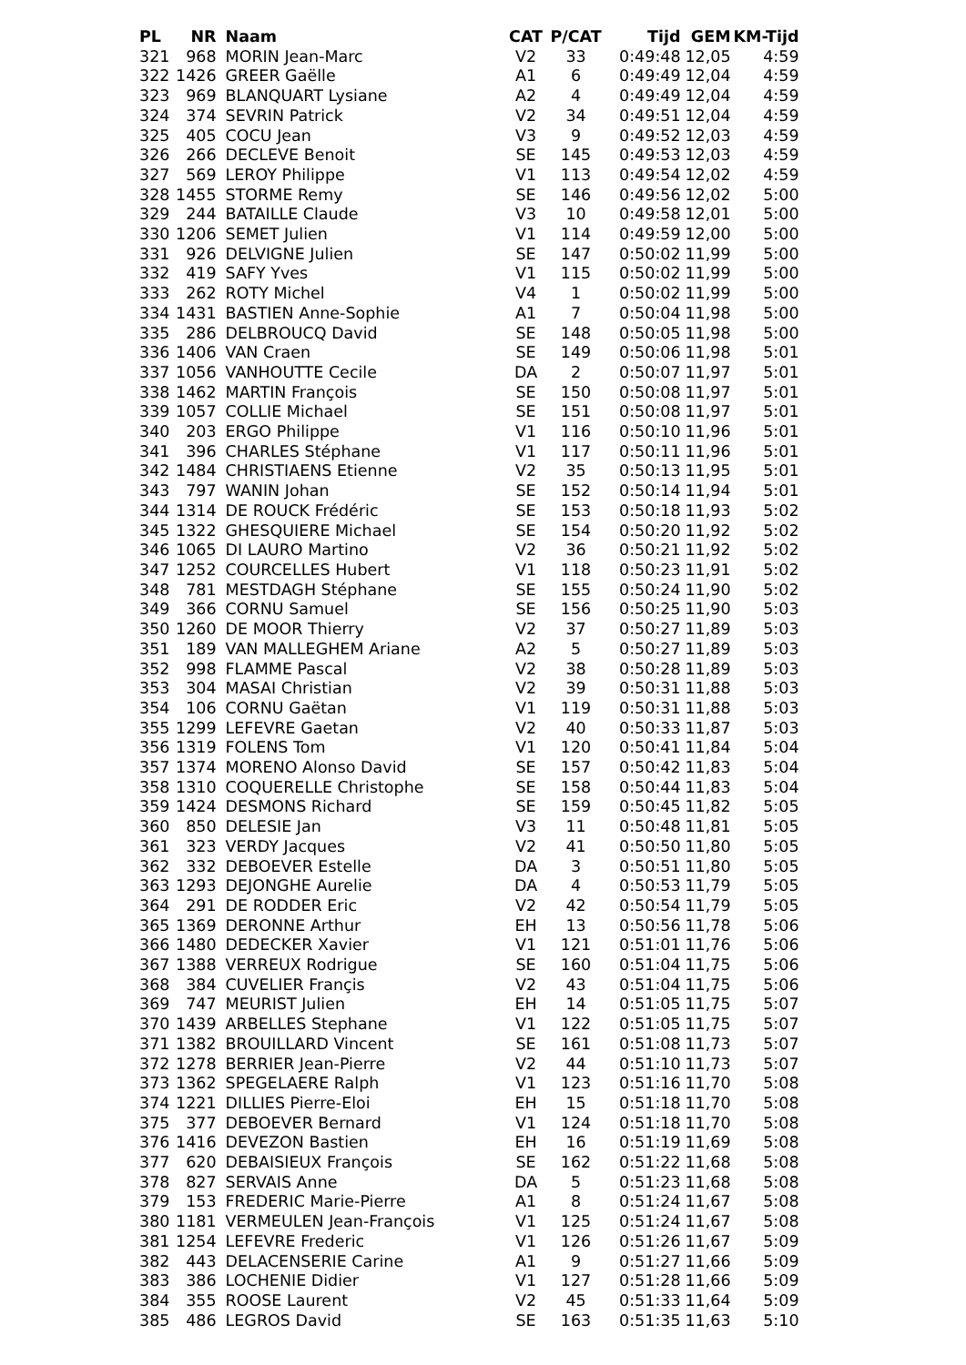| PL | NR | Naam | CAT | P/CAT | Tijd | GEM | KM-Tijd |
| --- | --- | --- | --- | --- | --- | --- | --- |
| 321 | 968 | MORIN Jean-Marc | V2 | 33 | 0:49:48 | 12,05 | 4:59 |
| 322 | 1426 | GREER Gaëlle | A1 | 6 | 0:49:49 | 12,04 | 4:59 |
| 323 | 969 | BLANQUART Lysiane | A2 | 4 | 0:49:49 | 12,04 | 4:59 |
| 324 | 374 | SEVRIN Patrick | V2 | 34 | 0:49:51 | 12,04 | 4:59 |
| 325 | 405 | COCU Jean | V3 | 9 | 0:49:52 | 12,03 | 4:59 |
| 326 | 266 | DECLEVE Benoit | SE | 145 | 0:49:53 | 12,03 | 4:59 |
| 327 | 569 | LEROY Philippe | V1 | 113 | 0:49:54 | 12,02 | 4:59 |
| 328 | 1455 | STORME Remy | SE | 146 | 0:49:56 | 12,02 | 5:00 |
| 329 | 244 | BATAILLE Claude | V3 | 10 | 0:49:58 | 12,01 | 5:00 |
| 330 | 1206 | SEMET Julien | V1 | 114 | 0:49:59 | 12,00 | 5:00 |
| 331 | 926 | DELVIGNE Julien | SE | 147 | 0:50:02 | 11,99 | 5:00 |
| 332 | 419 | SAFY Yves | V1 | 115 | 0:50:02 | 11,99 | 5:00 |
| 333 | 262 | ROTY Michel | V4 | 1 | 0:50:02 | 11,99 | 5:00 |
| 334 | 1431 | BASTIEN Anne-Sophie | A1 | 7 | 0:50:04 | 11,98 | 5:00 |
| 335 | 286 | DELBROUCQ David | SE | 148 | 0:50:05 | 11,98 | 5:00 |
| 336 | 1406 | VAN Craen | SE | 149 | 0:50:06 | 11,98 | 5:01 |
| 337 | 1056 | VANHOUTTE Cecile | DA | 2 | 0:50:07 | 11,97 | 5:01 |
| 338 | 1462 | MARTIN François | SE | 150 | 0:50:08 | 11,97 | 5:01 |
| 339 | 1057 | COLLIE Michael | SE | 151 | 0:50:08 | 11,97 | 5:01 |
| 340 | 203 | ERGO Philippe | V1 | 116 | 0:50:10 | 11,96 | 5:01 |
| 341 | 396 | CHARLES Stéphane | V1 | 117 | 0:50:11 | 11,96 | 5:01 |
| 342 | 1484 | CHRISTIAENS Etienne | V2 | 35 | 0:50:13 | 11,95 | 5:01 |
| 343 | 797 | WANIN Johan | SE | 152 | 0:50:14 | 11,94 | 5:01 |
| 344 | 1314 | DE ROUCK Frédéric | SE | 153 | 0:50:18 | 11,93 | 5:02 |
| 345 | 1322 | GHESQUIERE Michael | SE | 154 | 0:50:20 | 11,92 | 5:02 |
| 346 | 1065 | DI LAURO Martino | V2 | 36 | 0:50:21 | 11,92 | 5:02 |
| 347 | 1252 | COURCELLES Hubert | V1 | 118 | 0:50:23 | 11,91 | 5:02 |
| 348 | 781 | MESTDAGH Stéphane | SE | 155 | 0:50:24 | 11,90 | 5:02 |
| 349 | 366 | CORNU Samuel | SE | 156 | 0:50:25 | 11,90 | 5:03 |
| 350 | 1260 | DE MOOR Thierry | V2 | 37 | 0:50:27 | 11,89 | 5:03 |
| 351 | 189 | VAN MALLEGHEM Ariane | A2 | 5 | 0:50:27 | 11,89 | 5:03 |
| 352 | 998 | FLAMME Pascal | V2 | 38 | 0:50:28 | 11,89 | 5:03 |
| 353 | 304 | MASAI Christian | V2 | 39 | 0:50:31 | 11,88 | 5:03 |
| 354 | 106 | CORNU Gaëtan | V1 | 119 | 0:50:31 | 11,88 | 5:03 |
| 355 | 1299 | LEFEVRE Gaetan | V2 | 40 | 0:50:33 | 11,87 | 5:03 |
| 356 | 1319 | FOLENS Tom | V1 | 120 | 0:50:41 | 11,84 | 5:04 |
| 357 | 1374 | MORENO Alonso David | SE | 157 | 0:50:42 | 11,83 | 5:04 |
| 358 | 1310 | COQUERELLE Christophe | SE | 158 | 0:50:44 | 11,83 | 5:04 |
| 359 | 1424 | DESMONS Richard | SE | 159 | 0:50:45 | 11,82 | 5:05 |
| 360 | 850 | DELESIE Jan | V3 | 11 | 0:50:48 | 11,81 | 5:05 |
| 361 | 323 | VERDY Jacques | V2 | 41 | 0:50:50 | 11,80 | 5:05 |
| 362 | 332 | DEBOEVER Estelle | DA | 3 | 0:50:51 | 11,80 | 5:05 |
| 363 | 1293 | DEJONGHE Aurelie | DA | 4 | 0:50:53 | 11,79 | 5:05 |
| 364 | 291 | DE RODDER Eric | V2 | 42 | 0:50:54 | 11,79 | 5:05 |
| 365 | 1369 | DERONNE Arthur | EH | 13 | 0:50:56 | 11,78 | 5:06 |
| 366 | 1480 | DEDECKER Xavier | V1 | 121 | 0:51:01 | 11,76 | 5:06 |
| 367 | 1388 | VERREUX Rodrigue | SE | 160 | 0:51:04 | 11,75 | 5:06 |
| 368 | 384 | CUVELIER Françis | V2 | 43 | 0:51:04 | 11,75 | 5:06 |
| 369 | 747 | MEURIST Julien | EH | 14 | 0:51:05 | 11,75 | 5:07 |
| 370 | 1439 | ARBELLES Stephane | V1 | 122 | 0:51:05 | 11,75 | 5:07 |
| 371 | 1382 | BROUILLARD Vincent | SE | 161 | 0:51:08 | 11,73 | 5:07 |
| 372 | 1278 | BERRIER Jean-Pierre | V2 | 44 | 0:51:10 | 11,73 | 5:07 |
| 373 | 1362 | SPEGELAERE Ralph | V1 | 123 | 0:51:16 | 11,70 | 5:08 |
| 374 | 1221 | DILLIES Pierre-Eloi | EH | 15 | 0:51:18 | 11,70 | 5:08 |
| 375 | 377 | DEBOEVER Bernard | V1 | 124 | 0:51:18 | 11,70 | 5:08 |
| 376 | 1416 | DEVEZON Bastien | EH | 16 | 0:51:19 | 11,69 | 5:08 |
| 377 | 620 | DEBAISIEUX François | SE | 162 | 0:51:22 | 11,68 | 5:08 |
| 378 | 827 | SERVAIS Anne | DA | 5 | 0:51:23 | 11,68 | 5:08 |
| 379 | 153 | FREDERIC Marie-Pierre | A1 | 8 | 0:51:24 | 11,67 | 5:08 |
| 380 | 1181 | VERMEULEN Jean-François | V1 | 125 | 0:51:24 | 11,67 | 5:08 |
| 381 | 1254 | LEFEVRE Frederic | V1 | 126 | 0:51:26 | 11,67 | 5:09 |
| 382 | 443 | DELACENSERIE Carine | A1 | 9 | 0:51:27 | 11,66 | 5:09 |
| 383 | 386 | LOCHENIE Didier | V1 | 127 | 0:51:28 | 11,66 | 5:09 |
| 384 | 355 | ROOSE Laurent | V2 | 45 | 0:51:33 | 11,64 | 5:09 |
| 385 | 486 | LEGROS David | SE | 163 | 0:51:35 | 11,63 | 5:10 |